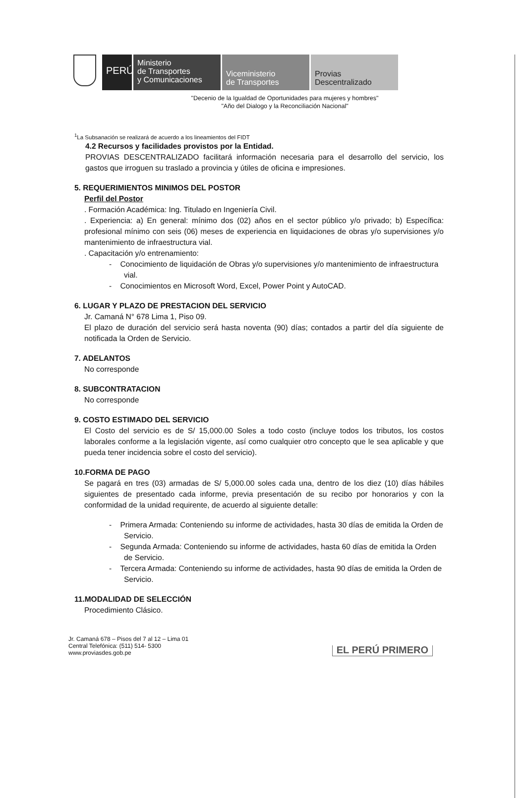PERÚ
Ministerio
de Transportes
y Comunicaciones
Viceministerio
de Transportes
Provias
Descentralizado
"Decenio de la Igualdad de Oportunidades para mujeres y hombres"
"Año del Dialogo y la Reconciliación Nacional"
<sup>1</sup> La Subsanación se realizará de acuerdo a los lineamientos del FIDT
4.2 Recursos y facilidades provistos por la Entidad.
PROVIAS DESCENTRALIZADO facilitará información necesaria para el desarrollo del servicio, los gastos que irroguen su traslado a provincia y útiles de oficina e impresiones.
5. REQUERIMIENTOS MINIMOS DEL POSTOR
Perfil del Postor
. Formación Académica: Ing. Titulado en Ingeniería Civil.
. Experiencia: a) En general: mínimo dos (02) años en el sector público y/o privado; b) Específica: profesional mínimo con seis (06) meses de experiencia en liquidaciones de obras y/o supervisiones y/o mantenimiento de infraestructura vial.
. Capacitación y/o entrenamiento:
- Conocimiento de liquidación de Obras y/o supervisiones y/o mantenimiento de infraestructura vial.
- Conocimientos en Microsoft Word, Excel, Power Point y AutoCAD.
6. LUGAR Y PLAZO DE PRESTACION DEL SERVICIO
Jr. Camaná N° 678 Lima 1, Piso 09.
El plazo de duración del servicio será hasta noventa (90) días; contados a partir del día siguiente de notificada la Orden de Servicio.
7. ADELANTOS
No corresponde
8. SUBCONTRATACION
No corresponde
9. COSTO ESTIMADO DEL SERVICIO
El Costo del servicio es de S/ 15,000.00 Soles a todo costo (incluye todos los tributos, los costos laborales conforme a la legislación vigente, así como cualquier otro concepto que le sea aplicable y que pueda tener incidencia sobre el costo del servicio).
10.FORMA DE PAGO
Se pagará en tres (03) armadas de S/ 5,000.00 soles cada una, dentro de los diez (10) días hábiles siguientes de presentado cada informe, previa presentación de su recibo por honorarios y con la conformidad de la unidad requirente, de acuerdo al siguiente detalle:
- Primera Armada: Conteniendo su informe de actividades, hasta 30 días de emitida la Orden de Servicio.
- Segunda Armada: Conteniendo su informe de actividades, hasta 60 días de emitida la Orden de Servicio.
- Tercera Armada: Conteniendo su informe de actividades, hasta 90 días de emitida la Orden de Servicio.
11.MODALIDAD DE SELECCIÓN
Procedimiento Clásico.
Jr. Camaná 678 – Pisos del 7 al 12 – Lima 01
Central Telefónica: (511) 514- 5300
www.proviasdes.gob.pe
EL PERÚ PRIMERO